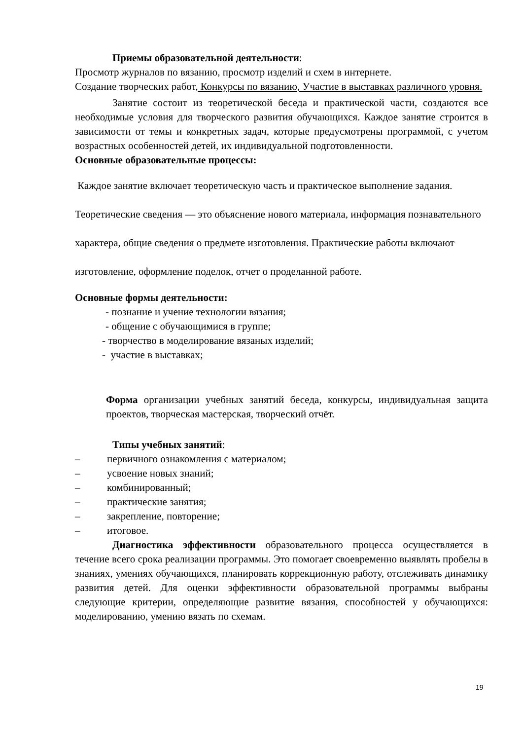Приемы образовательной деятельности:
Просмотр журналов по вязанию, просмотр изделий и схем в интернете.
Создание творческих работ, Конкурсы по вязанию, Участие в выставках различного уровня.
Занятие состоит из теоретической беседа и практической части, создаются все необходимые условия для творческого развития обучающихся. Каждое занятие строится в зависимости от темы и конкретных задач, которые предусмотрены программой, с учетом возрастных особенностей детей, их индивидуальной подготовленности.
Основные образовательные процессы:
Каждое занятие включает теоретическую часть и практическое выполнение задания. Теоретические сведения — это объяснение нового материала, информация познавательного характера, общие сведения о предмете изготовления. Практические работы включают изготовление, оформление поделок, отчет о проделанной работе.
Основные формы деятельности:
- познание и учение технологии вязания;
- общение с обучающимися в группе;
- творчество в моделирование вязаных изделий;
- участие в выставках;
Форма организации учебных занятий беседа, конкурсы, индивидуальная защита проектов, творческая мастерская, творческий отчёт.
Типы учебных занятий:
– первичного ознакомления с материалом;
– усвоение новых знаний;
– комбинированный;
– практические занятия;
– закрепление, повторение;
– итоговое.
Диагностика эффективности образовательного процесса осуществляется в течение всего срока реализации программы. Это помогает своевременно выявлять пробелы в знаниях, умениях обучающихся, планировать коррекционную работу, отслеживать динамику развития детей. Для оценки эффективности образовательной программы выбраны следующие критерии, определяющие развитие вязания, способностей у обучающихся: моделированию, умению вязать по схемам.
19